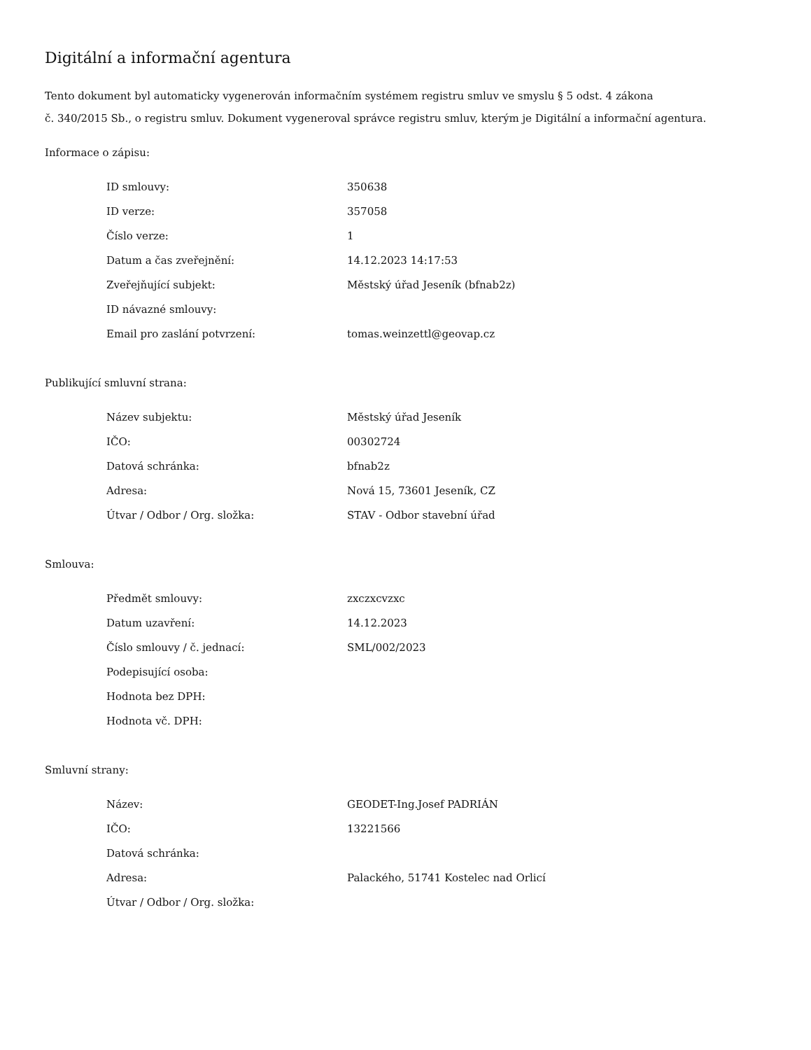Digitální a informační agentura
Tento dokument byl automaticky vygenerován informačním systémem registru smluv ve smyslu § 5 odst. 4 zákona
č. 340/2015 Sb., o registru smluv. Dokument vygeneroval správce registru smluv, kterým je Digitální a informační agentura.
Informace o zápisu:
| ID smlouvy: | 350638 |
| ID verze: | 357058 |
| Číslo verze: | 1 |
| Datum a čas zveřejnění: | 14.12.2023 14:17:53 |
| Zveřejňující subjekt: | Městský úřad Jeseník (bfnab2z) |
| ID návazné smlouvy: | |
| Email pro zaslání potvrzení: | tomas.weinzettl@geovap.cz |
Publikující smluvní strana:
| Název subjektu: | Městský úřad Jeseník |
| IČO: | 00302724 |
| Datová schránka: | bfnab2z |
| Adresa: | Nová 15, 73601 Jeseník, CZ |
| Útvar / Odbor / Org. složka: | STAV - Odbor stavební úřad |
Smlouva:
| Předmět smlouvy: | zxczxcvzxc |
| Datum uzavření: | 14.12.2023 |
| Číslo smlouvy / č. jednací: | SML/002/2023 |
| Podepisující osoba: | |
| Hodnota bez DPH: | |
| Hodnota vč. DPH: | |
Smluvní strany:
| Název: | GEODET-Ing.Josef PADRIÁN |
| IČO: | 13221566 |
| Datová schránka: | |
| Adresa: | Palackého, 51741 Kostelec nad Orlicí |
| Útvar / Odbor / Org. složka: | |